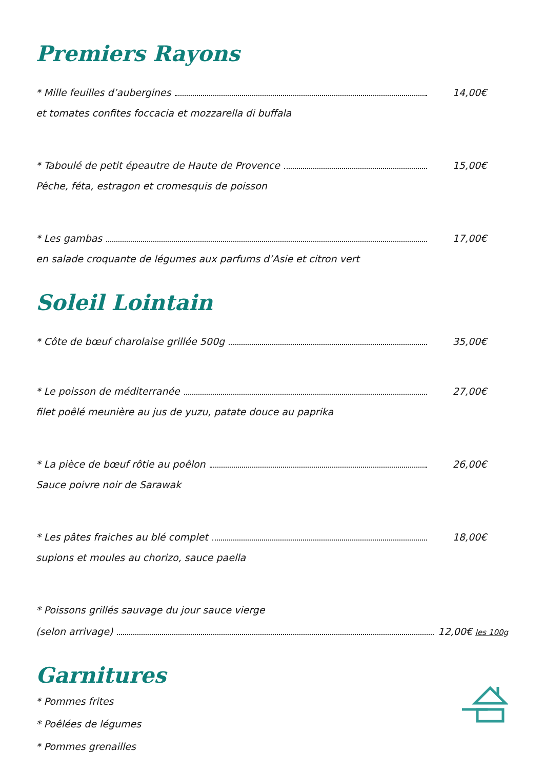Premiers Rayons
* Mille feuilles d’aubergines 14,00€
et tomates confites foccacia et mozzarella di buffala
* Taboulé de petit épeautre de Haute de Provence 15,00€
Pêche, féta, estragon et cromesquis de poisson
* Les gambas 17,00€
en salade croquante de légumes aux parfums d’Asie et citron vert
Soleil Lointain
* Côte de bœuf charolaise grillée 500g 35,00€
* Le poisson de méditerranée 27,00€
filet poêlé meunière au jus de yuzu, patate douce au paprika
* La pièce de bœuf rôtie au poêlon 26,00€
Sauce poivre noir de Sarawak
* Les pâtes fraiches au blé complet 18,00€
supions et moules au chorizo, sauce paella
* Poissons grillés sauvage du jour sauce vierge
(selon arrivage) 12,00€ les 100g
Garnitures
* Pommes frites
* Poêlées de légumes
* Pommes grenailles